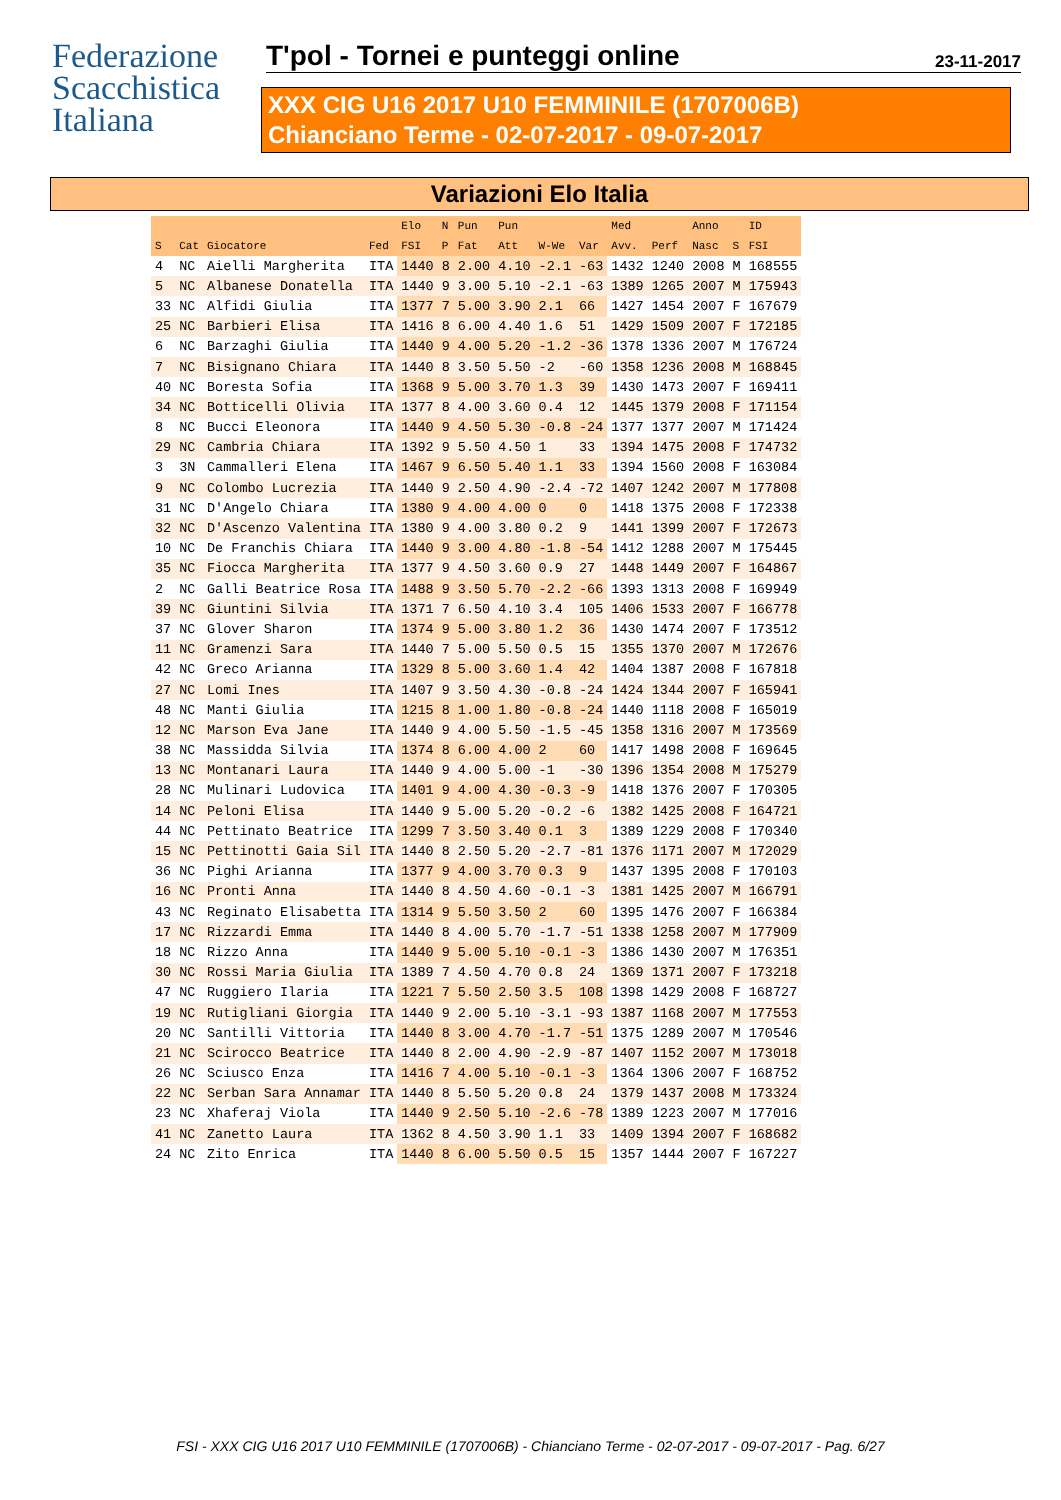Federazione
Scacchistica
Italiana
T'pol - Tornei e punteggi online 23-11-2017
XXX CIG U16 2017 U10 FEMMINILE (1707006B)
Chianciano Terme - 02-07-2017 - 09-07-2017
Variazioni Elo Italia
| | | | | Elo | N | Pun | Pun | | | Med | | Anno | | ID |
| --- | --- | --- | --- | --- | --- | --- | --- | --- | --- | --- | --- | --- | --- | --- |
| S | Cat | Giocatore | Fed | FSI | P | Fat | Att | W-We | Var | Avv. | Perf | Nasc | S | FSI |
| 4 | NC | Aielli Margherita | ITA | 1440 | 8 | 2.00 | 4.10 | -2.1 | -63 | 1432 | 1240 | 2008 | M | 168555 |
| 5 | NC | Albanese Donatella | ITA | 1440 | 9 | 3.00 | 5.10 | -2.1 | -63 | 1389 | 1265 | 2007 | M | 175943 |
| 33 | NC | Alfidi Giulia | ITA | 1377 | 7 | 5.00 | 3.90 | 2.1 | 66 | 1427 | 1454 | 2007 | F | 167679 |
| 25 | NC | Barbieri Elisa | ITA | 1416 | 8 | 6.00 | 4.40 | 1.6 | 51 | 1429 | 1509 | 2007 | F | 172185 |
| 6 | NC | Barzaghi Giulia | ITA | 1440 | 9 | 4.00 | 5.20 | -1.2 | -36 | 1378 | 1336 | 2007 | M | 176724 |
| 7 | NC | Bisignano Chiara | ITA | 1440 | 8 | 3.50 | 5.50 | -2 | -60 | 1358 | 1236 | 2008 | M | 168845 |
| 40 | NC | Boresta Sofia | ITA | 1368 | 9 | 5.00 | 3.70 | 1.3 | 39 | 1430 | 1473 | 2007 | F | 169411 |
| 34 | NC | Botticelli Olivia | ITA | 1377 | 8 | 4.00 | 3.60 | 0.4 | 12 | 1445 | 1379 | 2008 | F | 171154 |
| 8 | NC | Bucci Eleonora | ITA | 1440 | 9 | 4.50 | 5.30 | -0.8 | -24 | 1377 | 1377 | 2007 | M | 171424 |
| 29 | NC | Cambria Chiara | ITA | 1392 | 9 | 5.50 | 4.50 | 1 | 33 | 1394 | 1475 | 2008 | F | 174732 |
| 3 | 3N | Cammalleri Elena | ITA | 1467 | 9 | 6.50 | 5.40 | 1.1 | 33 | 1394 | 1560 | 2008 | F | 163084 |
| 9 | NC | Colombo Lucrezia | ITA | 1440 | 9 | 2.50 | 4.90 | -2.4 | -72 | 1407 | 1242 | 2007 | M | 177808 |
| 31 | NC | D'Angelo Chiara | ITA | 1380 | 9 | 4.00 | 4.00 | 0 | 0 | 1418 | 1375 | 2008 | F | 172338 |
| 32 | NC | D'Ascenzo Valentina | ITA | 1380 | 9 | 4.00 | 3.80 | 0.2 | 9 | 1441 | 1399 | 2007 | F | 172673 |
| 10 | NC | De Franchis Chiara | ITA | 1440 | 9 | 3.00 | 4.80 | -1.8 | -54 | 1412 | 1288 | 2007 | M | 175445 |
| 35 | NC | Fiocca Margherita | ITA | 1377 | 9 | 4.50 | 3.60 | 0.9 | 27 | 1448 | 1449 | 2007 | F | 164867 |
| 2 | NC | Galli Beatrice Rosa | ITA | 1488 | 9 | 3.50 | 5.70 | -2.2 | -66 | 1393 | 1313 | 2008 | F | 169949 |
| 39 | NC | Giuntini Silvia | ITA | 1371 | 7 | 6.50 | 4.10 | 3.4 | 105 | 1406 | 1533 | 2007 | F | 166778 |
| 37 | NC | Glover Sharon | ITA | 1374 | 9 | 5.00 | 3.80 | 1.2 | 36 | 1430 | 1474 | 2007 | F | 173512 |
| 11 | NC | Gramenzi Sara | ITA | 1440 | 7 | 5.00 | 5.50 | 0.5 | 15 | 1355 | 1370 | 2007 | M | 172676 |
| 42 | NC | Greco Arianna | ITA | 1329 | 8 | 5.00 | 3.60 | 1.4 | 42 | 1404 | 1387 | 2008 | F | 167818 |
| 27 | NC | Lomi Ines | ITA | 1407 | 9 | 3.50 | 4.30 | -0.8 | -24 | 1424 | 1344 | 2007 | F | 165941 |
| 48 | NC | Manti Giulia | ITA | 1215 | 8 | 1.00 | 1.80 | -0.8 | -24 | 1440 | 1118 | 2008 | F | 165019 |
| 12 | NC | Marson Eva Jane | ITA | 1440 | 9 | 4.00 | 5.50 | -1.5 | -45 | 1358 | 1316 | 2007 | M | 173569 |
| 38 | NC | Massidda Silvia | ITA | 1374 | 8 | 6.00 | 4.00 | 2 | 60 | 1417 | 1498 | 2008 | F | 169645 |
| 13 | NC | Montanari Laura | ITA | 1440 | 9 | 4.00 | 5.00 | -1 | -30 | 1396 | 1354 | 2008 | M | 175279 |
| 28 | NC | Mulinari Ludovica | ITA | 1401 | 9 | 4.00 | 4.30 | -0.3 | -9 | 1418 | 1376 | 2007 | F | 170305 |
| 14 | NC | Peloni Elisa | ITA | 1440 | 9 | 5.00 | 5.20 | -0.2 | -6 | 1382 | 1425 | 2008 | F | 164721 |
| 44 | NC | Pettinato Beatrice | ITA | 1299 | 7 | 3.50 | 3.40 | 0.1 | 3 | 1389 | 1229 | 2008 | F | 170340 |
| 15 | NC | Pettinotti Gaia Sil | ITA | 1440 | 8 | 2.50 | 5.20 | -2.7 | -81 | 1376 | 1171 | 2007 | M | 172029 |
| 36 | NC | Pighi Arianna | ITA | 1377 | 9 | 4.00 | 3.70 | 0.3 | 9 | 1437 | 1395 | 2008 | F | 170103 |
| 16 | NC | Pronti Anna | ITA | 1440 | 8 | 4.50 | 4.60 | -0.1 | -3 | 1381 | 1425 | 2007 | M | 166791 |
| 43 | NC | Reginato Elisabetta | ITA | 1314 | 9 | 5.50 | 3.50 | 2 | 60 | 1395 | 1476 | 2007 | F | 166384 |
| 17 | NC | Rizzardi Emma | ITA | 1440 | 8 | 4.00 | 5.70 | -1.7 | -51 | 1338 | 1258 | 2007 | M | 177909 |
| 18 | NC | Rizzo Anna | ITA | 1440 | 9 | 5.00 | 5.10 | -0.1 | -3 | 1386 | 1430 | 2007 | M | 176351 |
| 30 | NC | Rossi Maria Giulia | ITA | 1389 | 7 | 4.50 | 4.70 | 0.8 | 24 | 1369 | 1371 | 2007 | F | 173218 |
| 47 | NC | Ruggiero Ilaria | ITA | 1221 | 7 | 5.50 | 2.50 | 3.5 | 108 | 1398 | 1429 | 2008 | F | 168727 |
| 19 | NC | Rutigliani Giorgia | ITA | 1440 | 9 | 2.00 | 5.10 | -3.1 | -93 | 1387 | 1168 | 2007 | M | 177553 |
| 20 | NC | Santilli Vittoria | ITA | 1440 | 8 | 3.00 | 4.70 | -1.7 | -51 | 1375 | 1289 | 2007 | M | 170546 |
| 21 | NC | Scirocco Beatrice | ITA | 1440 | 8 | 2.00 | 4.90 | -2.9 | -87 | 1407 | 1152 | 2007 | M | 173018 |
| 26 | NC | Sciusco Enza | ITA | 1416 | 7 | 4.00 | 5.10 | -0.1 | -3 | 1364 | 1306 | 2007 | F | 168752 |
| 22 | NC | Serban Sara Annamar | ITA | 1440 | 8 | 5.50 | 5.20 | 0.8 | 24 | 1379 | 1437 | 2008 | M | 173324 |
| 23 | NC | Xhaferaj Viola | ITA | 1440 | 9 | 2.50 | 5.10 | -2.6 | -78 | 1389 | 1223 | 2007 | M | 177016 |
| 41 | NC | Zanetto Laura | ITA | 1362 | 8 | 4.50 | 3.90 | 1.1 | 33 | 1409 | 1394 | 2007 | F | 168682 |
| 24 | NC | Zito Enrica | ITA | 1440 | 8 | 6.00 | 5.50 | 0.5 | 15 | 1357 | 1444 | 2007 | F | 167227 |
FSI - XXX CIG U16 2017 U10 FEMMINILE (1707006B) - Chianciano Terme - 02-07-2017 - 09-07-2017 - Pag. 6/27